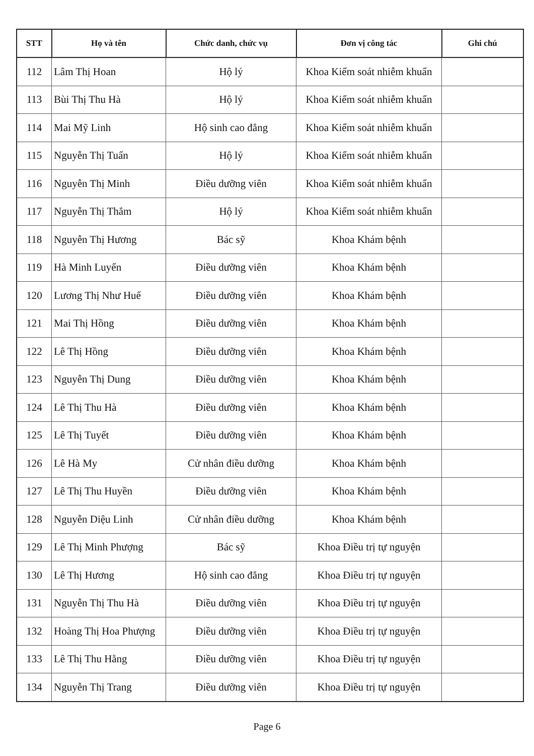| STT | Họ và tên | Chức danh, chức vụ | Đơn vị công tác | Ghi chú |
| --- | --- | --- | --- | --- |
| 112 | Lâm Thị Hoan | Hộ lý | Khoa Kiểm soát nhiễm khuẩn | |
| 113 | Bùi Thị Thu Hà | Hộ lý | Khoa Kiểm soát nhiễm khuẩn | |
| 114 | Mai Mỹ Linh | Hộ sinh cao đẳng | Khoa Kiểm soát nhiễm khuẩn | |
| 115 | Nguyễn Thị Tuấn | Hộ lý | Khoa Kiểm soát nhiễm khuẩn | |
| 116 | Nguyễn Thị Minh | Điều dưỡng viên | Khoa Kiểm soát nhiễm khuẩn | |
| 117 | Nguyễn Thị Thắm | Hộ lý | Khoa Kiểm soát nhiễm khuẩn | |
| 118 | Nguyễn Thị Hương | Bác sỹ | Khoa Khám bệnh | |
| 119 | Hà Minh Luyến | Điều dưỡng viên | Khoa Khám bệnh | |
| 120 | Lương Thị Như Huế | Điều dưỡng viên | Khoa Khám bệnh | |
| 121 | Mai Thị Hồng | Điều dưỡng viên | Khoa Khám bệnh | |
| 122 | Lê Thị Hồng | Điều dưỡng viên | Khoa Khám bệnh | |
| 123 | Nguyễn Thị Dung | Điều dưỡng viên | Khoa Khám bệnh | |
| 124 | Lê Thị Thu Hà | Điều dưỡng viên | Khoa Khám bệnh | |
| 125 | Lê Thị Tuyết | Điều dưỡng viên | Khoa Khám bệnh | |
| 126 | Lê Hà My | Cử nhân điều dưỡng | Khoa Khám bệnh | |
| 127 | Lê Thị Thu Huyền | Điều dưỡng viên | Khoa Khám bệnh | |
| 128 | Nguyễn Diệu Linh | Cử nhân điều dưỡng | Khoa Khám bệnh | |
| 129 | Lê Thị Minh Phượng | Bác sỹ | Khoa Điều trị tự nguyện | |
| 130 | Lê Thị Hương | Hộ sinh cao đẳng | Khoa Điều trị tự nguyện | |
| 131 | Nguyễn Thị Thu Hà | Điều dưỡng viên | Khoa Điều trị tự nguyện | |
| 132 | Hoàng Thị Hoa Phượng | Điều dưỡng viên | Khoa Điều trị tự nguyện | |
| 133 | Lê Thị Thu Hằng | Điều dưỡng viên | Khoa Điều trị tự nguyện | |
| 134 | Nguyễn Thị Trang | Điều dưỡng viên | Khoa Điều trị tự nguyện | |
Page 6